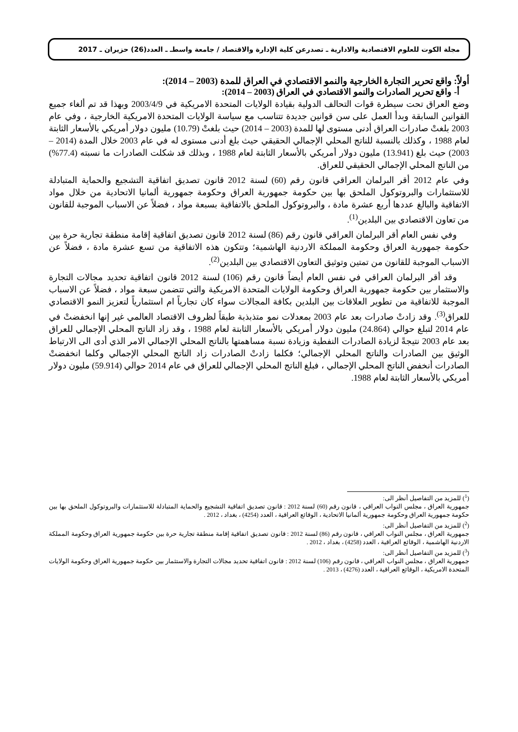مجلة الكوت للعلوم الاقتصادية والادارية ـ تصدرعن كلية الإدارة والاقتصاد / جامعة واسطـ ـ العدد(26) حزيران ـ 2017
أولاً: واقع تحرير التجارة الخارجية والنمو الاقتصادي في العراق للمدة (2003 – 2014):
أ- واقع تحرير الصادرات والنمو الاقتصادي في العراق (2003 – 2014):
وضع العراق تحت سيطرة قوات التحالف الدولية بقيادة الولايات المتحدة الامريكية في 2003/4/9 وبهذا قد تم ألغاء جميع القوانين السابقة وبدأ العمل على سن قوانين جديدة تتناسب مع سياسة الولايات المتحدة الامريكية الخارجية ، وفي عام 2003 بلغتْ صادرات العراق أدنى مستوى لها للمدة (2003 – 2014) حيث بلغتْ (10.79) مليون دولار أمريكي بالأسعار الثابتة لعام 1988 ، وكذلك بالنسبة للناتج المحلي الإجمالي الحقيقي حيث بلغ أدنى مستوى له في عام 2003 خلال المدة (2014 – 2003) حيث بلغ (13.941) مليون دولار أمريكي بالأسعار الثابتة لعام 1988 ، وبذلك قد شكلت الصادرات ما نسبته (77.4%) من الناتج المحلي الإجمالي الحقيقي للعراق.
وفي عام 2012 أقر البرلمان العراقي قانون رقم (60) لسنة 2012 قانون تصديق اتفاقية التشجيع والحماية المتبادلة للاستثمارات والبروتوكول الملحق بها بين حكومة جمهورية العراق وحكومة جمهورية ألمانيا الاتحادية من خلال مواد الاتفاقية والبالغ عددها أربع عشرة مادة ، والبروتوكول الملحق بالاتفاقية بسبعة مواد ، فضلاً عن الاسباب الموجبة للقانون من تعاون الاقتصادي بين البلدين<sup>(1)</sup>.
وفي نفس العام أقر البرلمان العراقي قانون رقم (86) لسنة 2012 قانون تصديق اتفاقية إقامة منطقة تجارية حرة بين حكومة جمهورية العراق وحكومة المملكة الاردنية الهاشمية؛ وتتكون هذه الاتفاقية من تسع عشرة مادة ، فضلاً عن الاسباب الموجبة للقانون من تمتين وتوثيق التعاون الاقتصادي بين البلدين<sup>(2)</sup>.
وقد أقر البرلمان العراقي في نفس العام أيضاً قانون رقم (106) لسنة 2012 قانون اتفاقية تحديد مجالات التجارة والاستثمار بين حكومة جمهورية العراق وحكومة الولايات المتحدة الامريكية والتي تتضمن سبعة مواد ، فضلاً عن الاسباب الموجبة للاتفاقية من تطوير العلاقات بين البلدين بكافة المجالات سواء كان تجارياً ام استثمارياً لتعزيز النمو الاقتصادي للعراق<sup>(3)</sup>. وقد زادتْ صادرات بعد عام 2003 بمعدلات نمو متذبذبة طبقاً لظروف الاقتصاد العالمي غير إنها انخفضتْ في عام 2014 لتبلغ حوالي (24.864) مليون دولار أمريكي بالأسعار الثابتة لعام 1988 ، وقد زاد الناتج المحلي الإجمالي للعراق بعد عام 2003 نتيجةً لزيادة الصادرات النفطية وزيادة نسبة مساهمتها بالناتج المحلي الإجمالي الامر الذي أدى الى الارتباط الوثيق بين الصادرات والناتج المحلي الإجمالي؛ فكلما زادتْ الصادرات زاد الناتج المحلي الإجمالي وكلما انخفضتْ الصادرات أنخفض الناتج المحلي الإجمالي ، فبلغ الناتج المحلي الإجمالي للعراق في عام 2014 حوالي (59.914) مليون دولار أمريكي بالأسعار الثابتة لعام 1988.
(<sup>1</sup>) للمزيد من التفاصيل أنظر الى:
جمهورية العراق ، مجلس النواب العراقي ، قانون رقم (60) لسنة 2012 : قانون تصديق اتفاقية التشجيع والحماية المتبادلة للاستثمارات والبروتوكول الملحق بها بين حكومة جمهورية العراق وحكومة جمهورية ألمانيا الاتحادية ، الوقائع العراقية ، العدد (4254) ، بغداد ، 2012 .
(<sup>2</sup>) للمزيد من التفاصيل أنظر الى:
جمهورية العراق ، مجلس النواب العراقي ، قانون رقم (86) لسنة 2012 : قانون تصديق اتفاقية إقامة منطقة تجارية حرة بين حكومة جمهورية العراق وحكومة المملكة الاردنية الهاشمية ، الوقائع العراقية ، العدد (4258) ، بغداد ، 2012 .
(<sup>3</sup>) للمزيد من التفاصيل أنظر الى:
جمهورية العراق ، مجلس النواب العراقي ، قانون رقم (106) لسنة 2012 : قانون اتفاقية تحديد مجالات التجارة والاستثمار بين حكومة جمهورية العراق وحكومة الولايات المتحدة الامريكية ، الوقائع العراقية ، العدد (4276) ، 2013 .